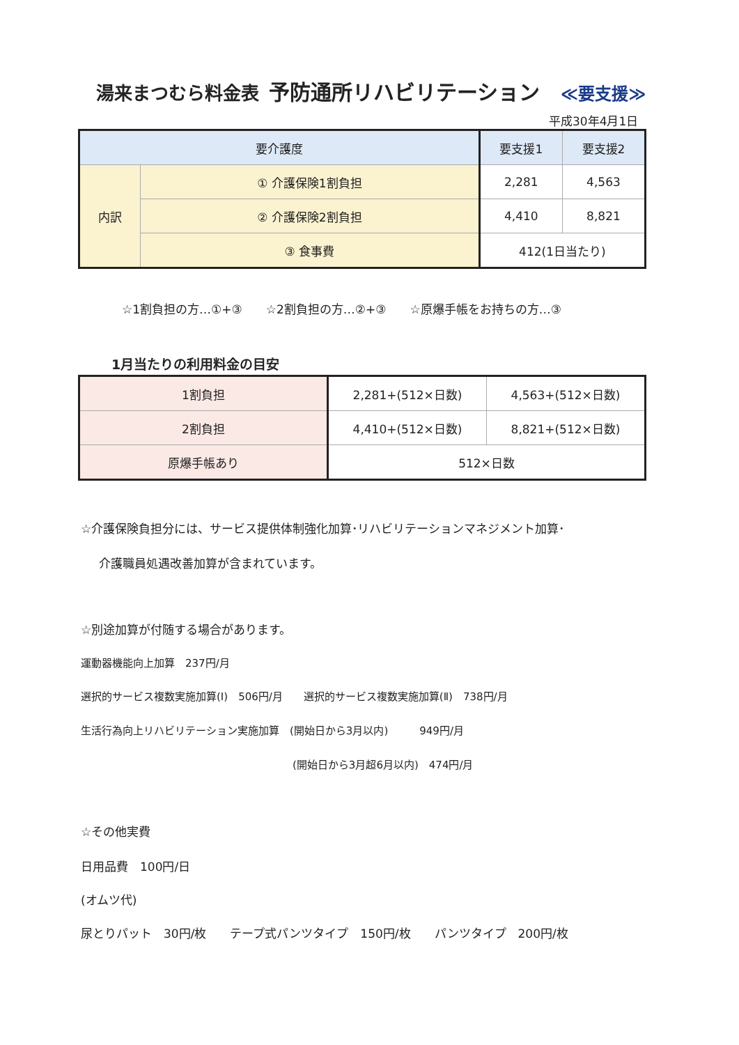湯来まつむら料金表 予防通所リハビリテーション ≪要支援≫
平成30年4月1日
| 要介護度 | | 要支援1 | 要支援2 |
| --- | --- | --- | --- |
| 内訳 | ① 介護保険1割負担 | 2,281 | 4,563 |
| | ② 介護保険2割負担 | 4,410 | 8,821 |
| | ③ 食事費 | 412(1日当たり) | |
☆1割負担の方…①+③　　☆2割負担の方…②+③　　☆原爆手帳をお持ちの方…③
1月当たりの利用料金の目安
| 1割負担 | 2,281+(512×日数) | 4,563+(512×日数) |
| 2割負担 | 4,410+(512×日数) | 8,821+(512×日数) |
| 原爆手帳あり | 512×日数 | |
☆介護保険負担分には、サービス提供体制強化加算･リハビリテーションマネジメント加算･
介護職員処遇改善加算が含まれています。
☆別途加算が付随する場合があります。
運動器機能向上加算　237円/月
選択的サービス複数実施加算(Ⅰ)　506円/月　　選択的サービス複数実施加算(Ⅱ)　738円/月
生活行為向上リハビリテーション実施加算　(開始日から3月以内)　　　949円/月
(開始日から3月超6月以内)　474円/月
☆その他実費
日用品費　100円/日
(オムツ代)
尿とりパット　30円/枚　　テープ式パンツタイプ　150円/枚　　パンツタイプ　200円/枚